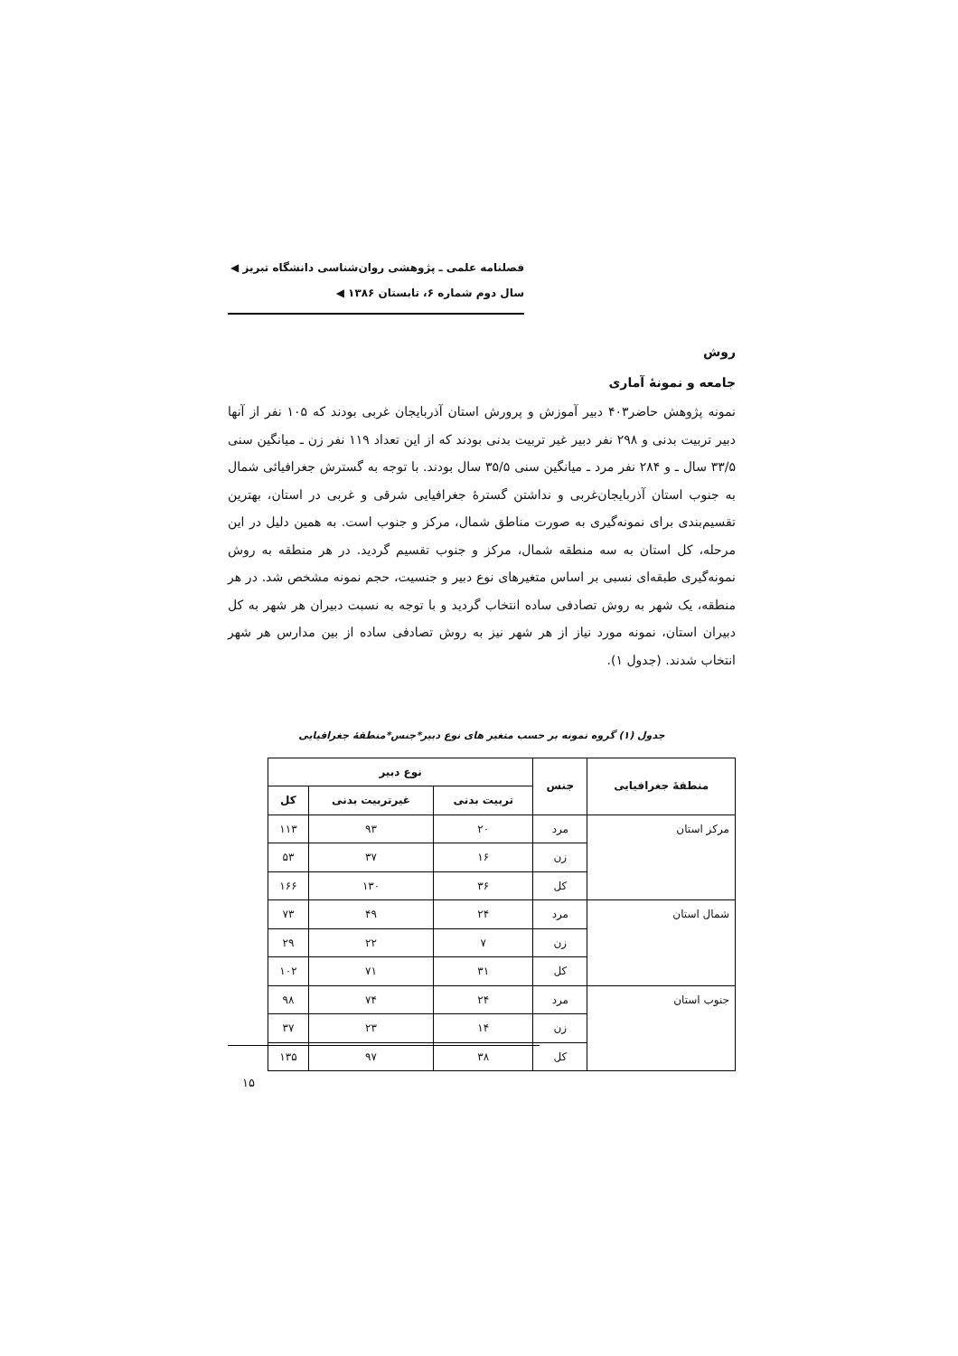فصلنامه علمی ـ پژوهشی روان‌شناسی دانشگاه تبریز ◀
سال دوم شماره ۶، تابستان ۱۳۸۶ ◀
روش
جامعه و نمونهٔ آماری
نمونه پژوهش حاضر۴۰۳ دبیر آموزش و پرورش استان آذربایجان غربی بودند که ۱۰۵ نفر از آنها دبیر تربیت بدنی و ۲۹۸ نفر دبیر غیر تربیت بدنی بودند که از این تعداد ۱۱۹ نفر زن ـ میانگین سنی ۳۳/۵ سال ـ و ۲۸۴ نفر مرد ـ میانگین سنی ۳۵/۵ سال بودند. با توجه به گسترش جغرافیائی شمال به جنوب استان آذربایجان‌غربی و نداشتن گسترهٔ جغرافیایی شرقی و غربی در استان، بهترین تقسیم‌بندی برای نمونه‌گیری به صورت مناطق شمال، مرکز و جنوب است. به همین دلیل در این مرحله، کل استان به سه منطقه شمال، مرکز و جنوب تقسیم گردید. در هر منطقه به روش نمونه‌گیری طبقه‌ای نسبی بر اساس متغیرهای نوع دبیر و جنسیت، حجم نمونه مشخص شد. در هر منطقه، یک شهر به روش تصادفی ساده انتخاب گردید و با توجه به نسبت دبیران هر شهر به کل دبیران استان، نمونه مورد نیاز از هر شهر نیز به روش تصادفی ساده از بین مدارس هر شهر انتخاب شدند. (جدول ۱).
جدول (۱) گروه نمونه بر حسب متغیر های نوع دبیر*جنس*منطقهٔ جغرافیایی
| منطقهٔ جغرافیایی | جنس | نوع دبیر | | |
| --- | --- | --- | --- | --- |
| | | تربیت بدنی | غیرتربیت بدنی | کل |
| مرکز استان | مرد | ۲۰ | ۹۳ | ۱۱۳ |
| | زن | ۱۶ | ۳۷ | ۵۳ |
| | کل | ۳۶ | ۱۳۰ | ۱۶۶ |
| شمال استان | مرد | ۲۴ | ۴۹ | ۷۳ |
| | زن | ۷ | ۲۲ | ۲۹ |
| | کل | ۳۱ | ۷۱ | ۱۰۲ |
| جنوب استان | مرد | ۲۴ | ۷۴ | ۹۸ |
| | زن | ۱۴ | ۲۳ | ۳۷ |
| | کل | ۳۸ | ۹۷ | ۱۳۵ |
۱۵